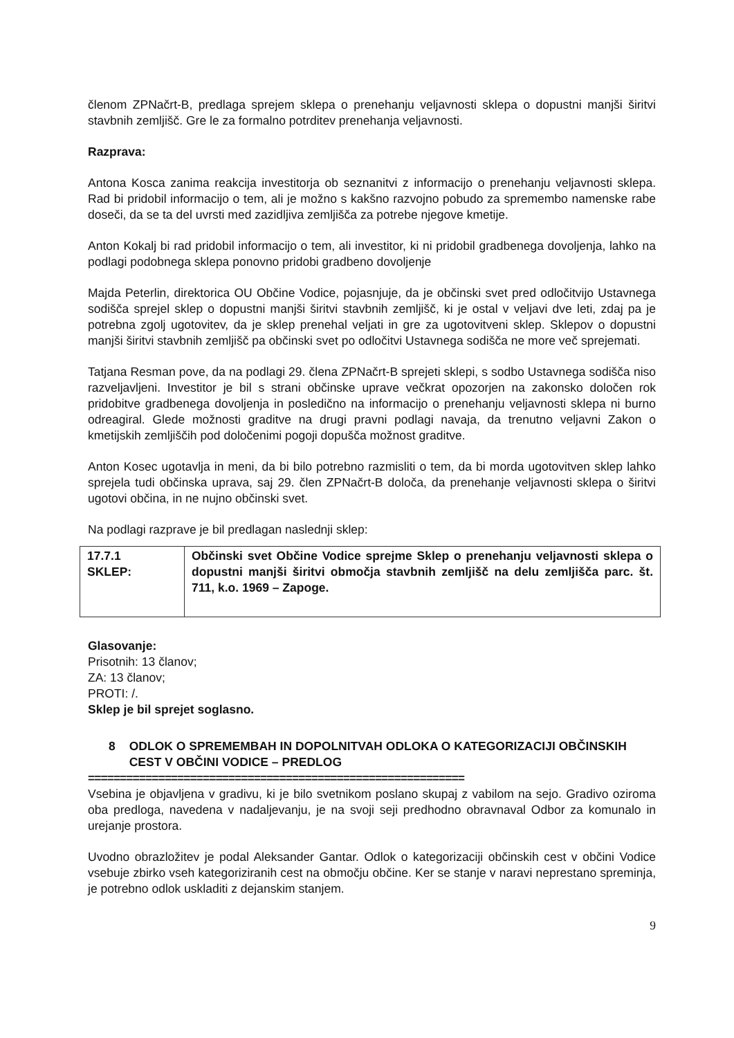členom ZPNačrt-B, predlaga sprejem sklepa o prenehanju veljavnosti sklepa o dopustni manjši širitvi stavbnih zemljišč. Gre le za formalno potrditev prenehanja veljavnosti.
Razprava:
Antona Kosca zanima reakcija investitorja ob seznanitvi z informacijo o prenehanju veljavnosti sklepa. Rad bi pridobil informacijo o tem, ali je možno s kakšno razvojno pobudo za spremembo namenske rabe doseči, da se ta del uvrsti med zazidljiva zemljišča za potrebe njegove kmetije.
Anton Kokalj bi rad pridobil informacijo o tem, ali investitor, ki ni pridobil gradbenega dovoljenja, lahko na podlagi podobnega sklepa ponovno pridobi gradbeno dovoljenje
Majda Peterlin, direktorica OU Občine Vodice, pojasnjuje, da je občinski svet pred odločitvijo Ustavnega sodišča sprejel sklep o dopustni manjši širitvi stavbnih zemljišč, ki je ostal v veljavi dve leti, zdaj pa je potrebna zgolj ugotovitev, da je sklep prenehal veljati in gre za ugotovitveni sklep. Sklepov o dopustni manjši širitvi stavbnih zemljišč pa občinski svet po odločitvi Ustavnega sodišča ne more več sprejemati.
Tatjana Resman pove, da na podlagi 29. člena ZPNačrt-B sprejeti sklepi, s sodbo Ustavnega sodišča niso razveljavljeni. Investitor je bil s strani občinske uprave večkrat opozorjen na zakonsko določen rok pridobitve gradbenega dovoljenja in posledično na informacijo o prenehanju veljavnosti sklepa ni burno odreagiral. Glede možnosti graditve na drugi pravni podlagi navaja, da trenutno veljavni Zakon o kmetijskih zemljiščih pod določenimi pogoji dopušča možnost graditve.
Anton Kosec ugotavlja in meni, da bi bilo potrebno razmisliti o tem, da bi morda ugotovitven sklep lahko sprejela tudi občinska uprava, saj 29. člen ZPNačrt-B določa, da prenehanje veljavnosti sklepa o širitvi ugotovi občina, in ne nujno občinski svet.
Na podlagi razprave je bil predlagan naslednji sklep:
| 17.7.1 SKLEP: | Občinski svet Občine Vodice sprejme Sklep o prenehanju veljavnosti sklepa o dopustni manjši širitvi območja stavbnih zemljišč na delu zemljišča parc. št. 711, k.o. 1969 – Zapoge. |
Glasovanje:
Prisotnih: 13 članov;
ZA: 13 članov;
PROTI: /.
Sklep je bil sprejet soglasno.
8 ODLOK O SPREMEMBAH IN DOPOLNITVAH ODLOKA O KATEGORIZACIJI OBČINSKIH CEST V OBČINI VODICE – PREDLOG
===========================================================
Vsebina je objavljena v gradivu, ki je bilo svetnikom poslano skupaj z vabilom na sejo. Gradivo oziroma oba predloga, navedena v nadaljevanju, je na svoji seji predhodno obravnaval Odbor za komunalo in urejanje prostora.
Uvodno obrazložitev je podal Aleksander Gantar. Odlok o kategorizaciji občinskih cest v občini Vodice vsebuje zbirko vseh kategoriziranih cest na območju občine. Ker se stanje v naravi neprestano spreminja, je potrebno odlok uskladiti z dejanskim stanjem.
9